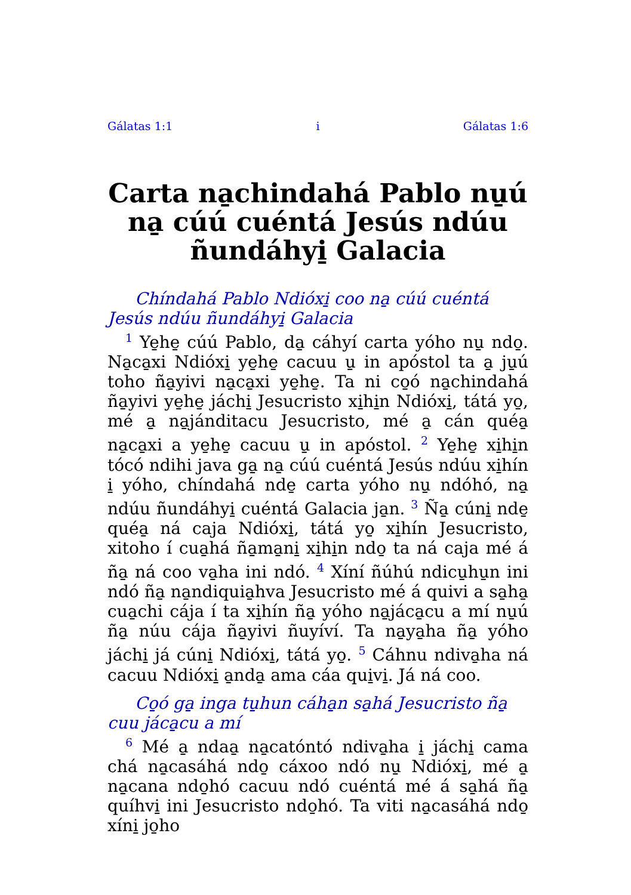Gálatas 1:1 i Gálatas 1:6
Carta na̱chindahá Pablo nu̱ú na̱ cúú cuéntá Jesús ndúu ñundáhyi̱ Galacia
Chíndahá Pablo Ndióxi̱ coo na̱ cúú cuéntá Jesús ndúu ñundáhyi̱ Galacia
<sup>1</sup> Ye̱he̱ cúú Pablo, da̱ cáhyí carta yóho nu̱ ndo̱. Na̱ca̱xi Ndióxi̱ ye̱he̱ cacuu u̱ in apóstol ta a̱ ju̱ú toho ña̱yivi na̱ca̱xi ye̱he̱. Ta ni co̱ó na̱chindahá ña̱yivi ye̱he̱ jáchi̱ Jesucristo xi̱hi̱n Ndióxi̱, tátá yo̱, mé a̱ na̱jánditacu Jesucristo, mé a̱ cán quéa̱ na̱ca̱xi a ye̱he̱ cacuu u̱ in apóstol. <sup>2</sup> Ye̱he̱ xi̱hi̱n tócó ndihi java ga̱ na̱ cúú cuéntá Jesús ndúu xi̱hín i̱ yóho, chíndahá nde̱ carta yóho nu̱ ndóhó, na̱ ndúu ñundáhyi̱ cuéntá Galacia ja̱n. <sup>3</sup> Ña̱ cúni̱ nde̱ quéa̱ ná caja Ndióxi̱, tátá yo̱ xi̱hín Jesucristo, xitoho í cua̱há ña̱ma̱ni̱ xi̱hi̱n ndo̱ ta ná caja mé á ña̱ ná coo va̱ha ini ndó. <sup>4</sup> Xíní ñúhú ndicu̱hu̱n ini ndó ña̱ na̱ndiquia̱hva Jesucristo mé á quivi a sa̱ha̱ cua̱chi cája í ta xi̱hín ña̱ yóho na̱jáca̱cu a mí nu̱ú ña̱ núu cája ña̱yivi ñuyíví. Ta na̱ya̱ha ña̱ yóho jáchi̱ já cúni̱ Ndióxi̱, tátá yo̱. <sup>5</sup> Cáhnu ndiva̱ha ná cacuu Ndióxi̱ a̱nda̱ ama cáa qui̱vi̱. Já ná coo.
Co̱ó ga̱ inga tu̱hun cáha̱n sa̱há Jesucristo ña̱ cuu jáca̱cu a mí
<sup>6</sup> Mé a̱ ndaa̱ na̱catóntó ndiva̱ha i̱ jáchi̱ cama chá na̱casáhá ndo̱ cáxoo ndó nu̱ Ndióxi̱, mé a̱ na̱cana ndo̱hó cacuu ndó cuéntá mé á sa̱há ña̱ quíhvi̱ ini Jesucristo ndo̱hó. Ta viti na̱casáhá ndo̱ xíni̱ jo̱ho